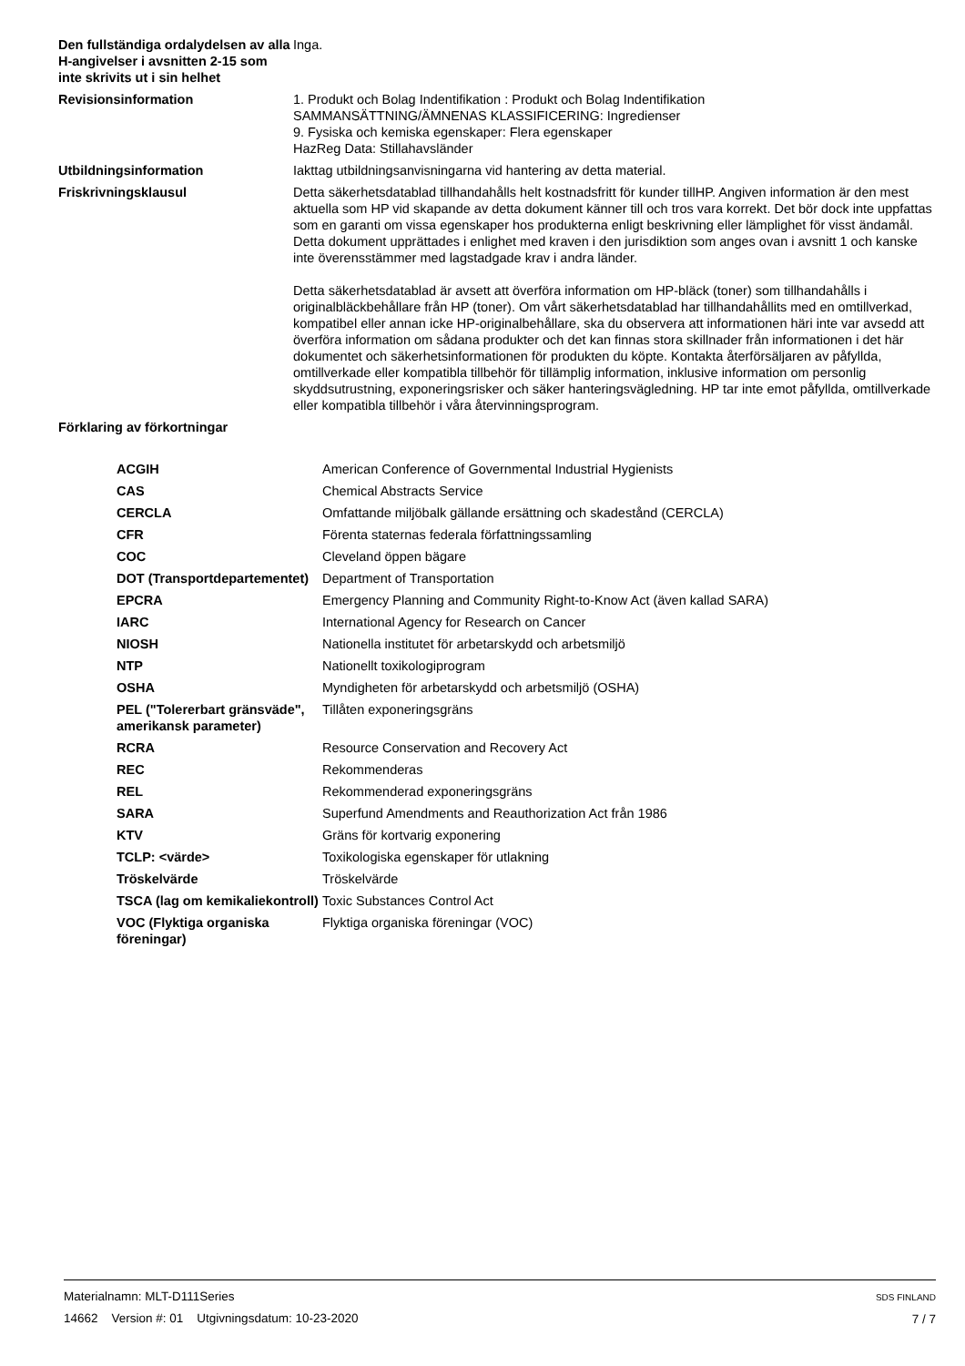Den fullständiga ordalydelsen av alla H-angivelser i avsnitten 2-15 som inte skrivits ut i sin helhet
Inga.
Revisionsinformation 1. Produkt och Bolag Indentifikation : Produkt och Bolag Indentifikation
SAMMANSÄTTNING/ÄMNENAS KLASSIFICERING: Ingredienser
9. Fysiska och kemiska egenskaper: Flera egenskaper
HazReg Data: Stillahavsländer
Utbildningsinformation Iakttag utbildningsanvisningarna vid hantering av detta material.
Friskrivningsklausul Detta säkerhetsdatablad tillhandahålls helt kostnadsfritt för kunder tillHP. Angiven information är den mest aktuella som HP vid skapande av detta dokument känner till och tros vara korrekt. Det bör dock inte uppfattas som en garanti om vissa egenskaper hos produkterna enligt beskrivning eller lämplighet för visst ändamål. Detta dokument upprättades i enlighet med kraven i den jurisdiktion som anges ovan i avsnitt 1 och kanske inte överensstämmer med lagstadgade krav i andra länder.
Detta säkerhetsdatablad är avsett att överföra information om HP-bläck (toner) som tillhandahålls i originalbläckbehållare från HP (toner). Om vårt säkerhetsdatablad har tillhandahållits med en omtillverkad, kompatibel eller annan icke HP-originalbehållare, ska du observera att informationen häri inte var avsedd att överföra information om sådana produkter och det kan finnas stora skillnader från informationen i det här dokumentet och säkerhetsinformationen för produkten du köpte. Kontakta återförsäljaren av påfyllda, omtillverkade eller kompatibla tillbehör för tillämplig information, inklusive information om personlig skyddsutrustning, exponeringsrisker och säker hanteringsvägledning. HP tar inte emot påfyllda, omtillverkade eller kompatibla tillbehör i våra återvinningsprogram.
Förklaring av förkortningar
| ACGIH | American Conference of Governmental Industrial Hygienists |
| CAS | Chemical Abstracts Service |
| CERCLA | Omfattande miljöbalk gällande ersättning och skadestånd (CERCLA) |
| CFR | Förenta staternas federala författningssamling |
| COC | Cleveland öppen bägare |
| DOT (Transportdepartementet) | Department of Transportation |
| EPCRA | Emergency Planning and Community Right-to-Know Act (även kallad SARA) |
| IARC | International Agency for Research on Cancer |
| NIOSH | Nationella institutet för arbetarskydd och arbetsmiljö |
| NTP | Nationellt toxikologiprogram |
| OSHA | Myndigheten för arbetarskydd och arbetsmiljö (OSHA) |
| PEL ("Tolererbart gränsväde", amerikansk parameter) | Tillåten exponeringsgräns |
| RCRA | Resource Conservation and Recovery Act |
| REC | Rekommenderas |
| REL | Rekommenderad exponeringsgräns |
| SARA | Superfund Amendments and Reauthorization Act från 1986 |
| KTV | Gräns för kortvarig exponering |
| TCLP: <värde> | Toxikologiska egenskaper för utlakning |
| Tröskelvärde | Tröskelvärde |
| TSCA (lag om kemikaliekontroll) | Toxic Substances Control Act |
| VOC (Flyktiga organiska föreningar) | Flyktiga organiska föreningar (VOC) |
Materialnamn: MLT-D111Series
14662 Version #: 01 Utgivningsdatum: 10-23-2020
SDS FINLAND
7 / 7